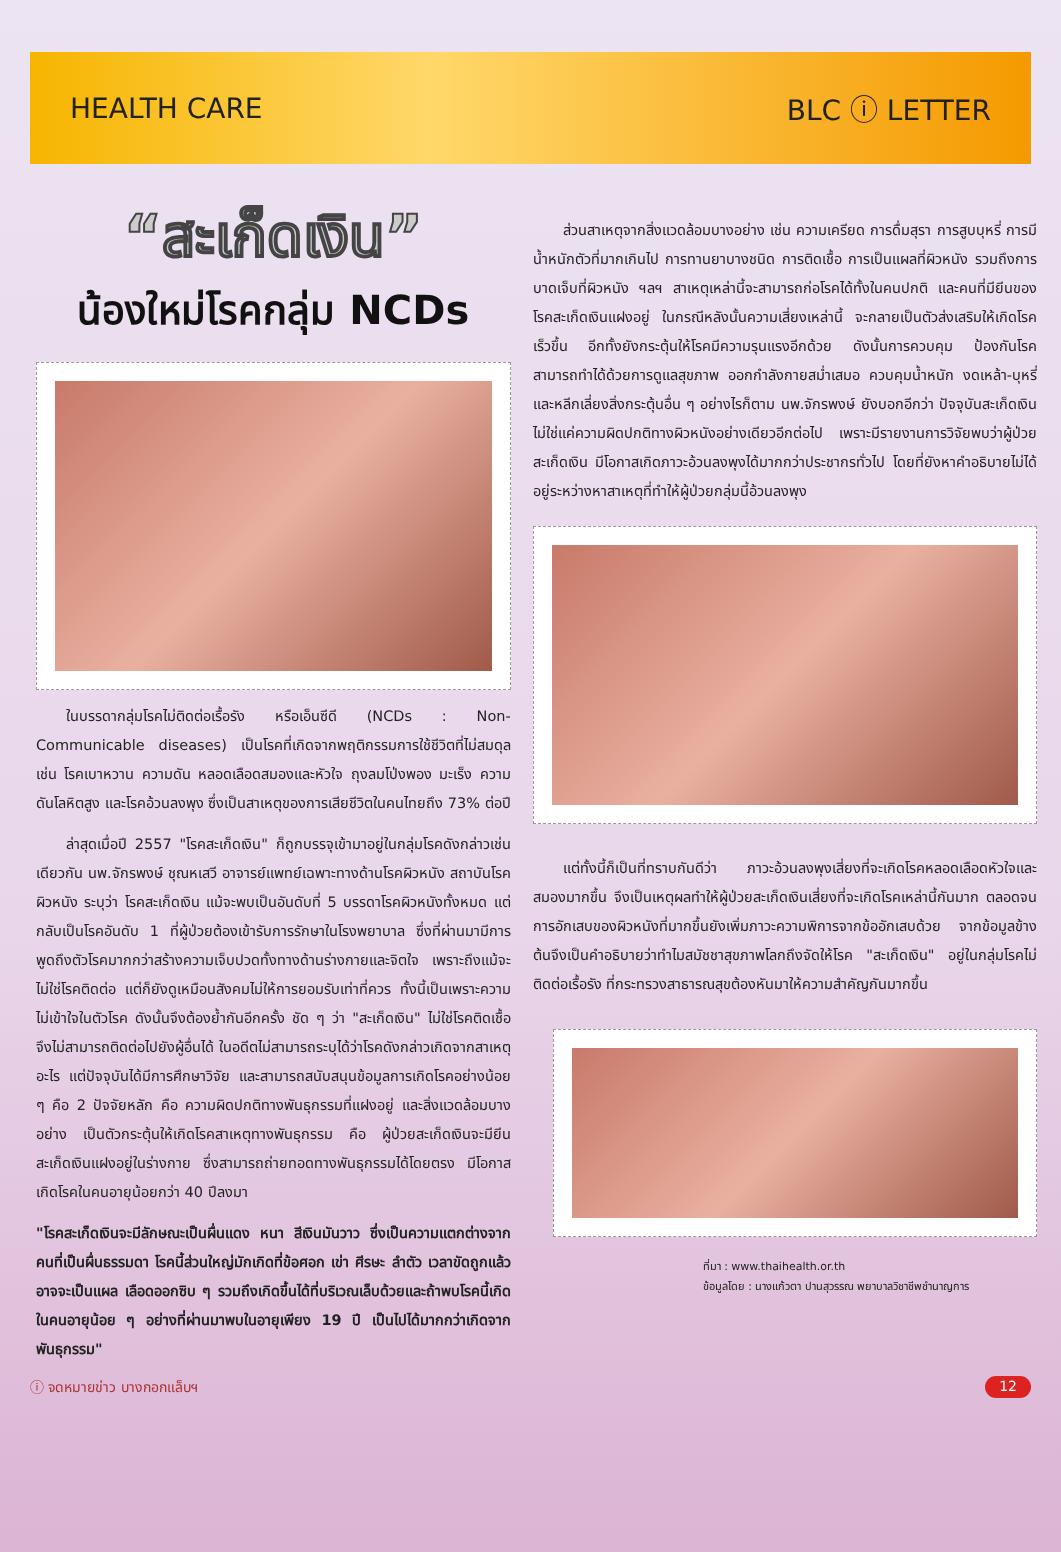HEALTH CARE BLC ⓘ LETTER
“สะเก็ดเงิน”
น้องใหม่โรคกลุ่ม NCDs
ในบรรดากลุ่มโรคไม่ติดต่อเรื้อรัง หรือเอ็นซีดี (NCDs : Non-Communicable diseases) เป็นโรคที่เกิดจากพฤติกรรมการใช้ชีวิตที่ไม่สมดุล เช่น โรคเบาหวาน ความดัน หลอดเลือดสมองและหัวใจ ถุงลมโป่งพอง มะเร็ง ความดันโลหิตสูง และโรคอ้วนลงพุง ซึ่งเป็นสาเหตุของการเสียชีวิตในคนไทยถึง 73% ต่อปี
ล่าสุดเมื่อปี 2557 "โรคสะเก็ดเงิน" ก็ถูกบรรจุเข้ามาอยู่ในกลุ่มโรคดังกล่าวเช่นเดียวกัน นพ.จักรพงษ์ ชุณหเสวี อาจารย์แพทย์เฉพาะทางด้านโรคผิวหนัง สถาบันโรคผิวหนัง ระบุว่า โรคสะเก็ดเงิน แม้จะพบเป็นอันดับที่ 5 บรรดาโรคผิวหนังทั้งหมด แต่กลับเป็นโรคอันดับ 1 ที่ผู้ป่วยต้องเข้ารับการรักษาในโรงพยาบาล ซึ่งที่ผ่านมามีการพูดถึงตัวโรคมากกว่าสร้างความเจ็บปวดทั้งทางด้านร่างกายและจิตใจ เพราะถึงแม้จะไม่ใช่โรคติดต่อ แต่ก็ยังดูเหมือนสังคมไม่ให้การยอมรับเท่าที่ควร ทั้งนี้เป็นเพราะความไม่เข้าใจในตัวโรค ดังนั้นจึงต้องย้ำกันอีกครั้ง ชัด ๆ ว่า "สะเก็ดเงิน" ไม่ใช่โรคติดเชื้อ จึงไม่สามารถติดต่อไปยังผู้อื่นได้ ในอดีตไม่สามารถระบุได้ว่าโรคดังกล่าวเกิดจากสาเหตุอะไร แต่ปัจจุบันได้มีการศึกษาวิจัย และสามารถสนับสนุนข้อมูลการเกิดโรคอย่างน้อย ๆ คือ 2 ปัจจัยหลัก คือ ความผิดปกติทางพันธุกรรมที่แฝงอยู่ และสิ่งแวดล้อมบางอย่าง เป็นตัวกระตุ้นให้เกิดโรคสาเหตุทางพันธุกรรม คือ ผู้ป่วยสะเก็ดเงินจะมียีนสะเก็ดเงินแฝงอยู่ในร่างกาย ซึ่งสามารถถ่ายทอดทางพันธุกรรมได้โดยตรง มีโอกาสเกิดโรคในคนอายุน้อยกว่า 40 ปีลงมา
"โรคสะเก็ดเงินจะมีลักษณะเป็นผื่นแดง หนา สีเงินมันวาว ซึ่งเป็นความแตกต่างจากคนที่เป็นผื่นธรรมดา โรคนี้ส่วนใหญ่มักเกิดที่ข้อศอก เข่า ศีรษะ ลำตัว เวลาขัดถูกแล้วอาจจะเป็นแผล เลือดออกซิบ ๆ รวมถึงเกิดขึ้นได้ที่บริเวณเล็บด้วยและถ้าพบโรคนี้เกิดในคนอายุน้อย ๆ อย่างที่ผ่านมาพบในอายุเพียง 19 ปี เป็นไปได้มากกว่าเกิดจากพันธุกรรม"
ส่วนสาเหตุจากสิ่งแวดล้อมบางอย่าง เช่น ความเครียด การดื่มสุรา การสูบบุหรี่ การมีน้ำหนักตัวที่มากเกินไป การทานยาบางชนิด การติดเชื้อ การเป็นแผลที่ผิวหนัง รวมถึงการบาดเจ็บที่ผิวหนัง ฯลฯ สาเหตุเหล่านี้จะสามารถก่อโรคได้ทั้งในคนปกติ และคนที่มียีนของโรคสะเก็ดเงินแฝงอยู่ ในกรณีหลังนั้นความเสี่ยงเหล่านี้ จะกลายเป็นตัวส่งเสริมให้เกิดโรคเร็วขึ้น อีกทั้งยังกระตุ้นให้โรคมีความรุนแรงอีกด้วย ดังนั้นการควบคุม ป้องกันโรค สามารถทำได้ด้วยการดูแลสุขภาพ ออกกำลังกายสม่ำเสมอ ควบคุมน้ำหนัก งดเหล้า-บุหรี่ และหลีกเลี่ยงสิ่งกระตุ้นอื่น ๆ อย่างไรก็ตาม นพ.จักรพงษ์ ยังบอกอีกว่า ปัจจุบันสะเก็ดเงินไม่ใช่แค่ความผิดปกติทางผิวหนังอย่างเดียวอีกต่อไป เพราะมีรายงานการวิจัยพบว่าผู้ป่วยสะเก็ดเงิน มีโอกาสเกิดภาวะอ้วนลงพุงได้มากกว่าประชากรทั่วไป โดยที่ยังหาคำอธิบายไม่ได้ อยู่ระหว่างหาสาเหตุที่ทำให้ผู้ป่วยกลุ่มนี้อ้วนลงพุง
แต่ทั้งนี้ก็เป็นที่ทราบกันดีว่า ภาวะอ้วนลงพุงเสี่ยงที่จะเกิดโรคหลอดเลือดหัวใจและสมองมากขึ้น จึงเป็นเหตุผลทำให้ผู้ป่วยสะเก็ดเงินเสี่ยงที่จะเกิดโรคเหล่านี้กันมาก ตลอดจนการอักเสบของผิวหนังที่มากขึ้นยังเพิ่มภาวะความพิการจากข้ออักเสบด้วย จากข้อมูลข้างต้นจึงเป็นคำอธิบายว่าทำไมสมัชชาสุขภาพโลกถึงจัดให้โรค "สะเก็ดเงิน" อยู่ในกลุ่มโรคไม่ติดต่อเรื้อรัง ที่กระทรวงสาธารณสุขต้องหันมาให้ความสำคัญกันมากขึ้น
ที่มา : www.thaihealth.or.th
ข้อมูลโดย : นางแก้วตา ปานสุวรรณ พยาบาลวิชาชีพชำนาญการ
ⓘ จดหมายข่าว บางกอกแล็บฯ 12